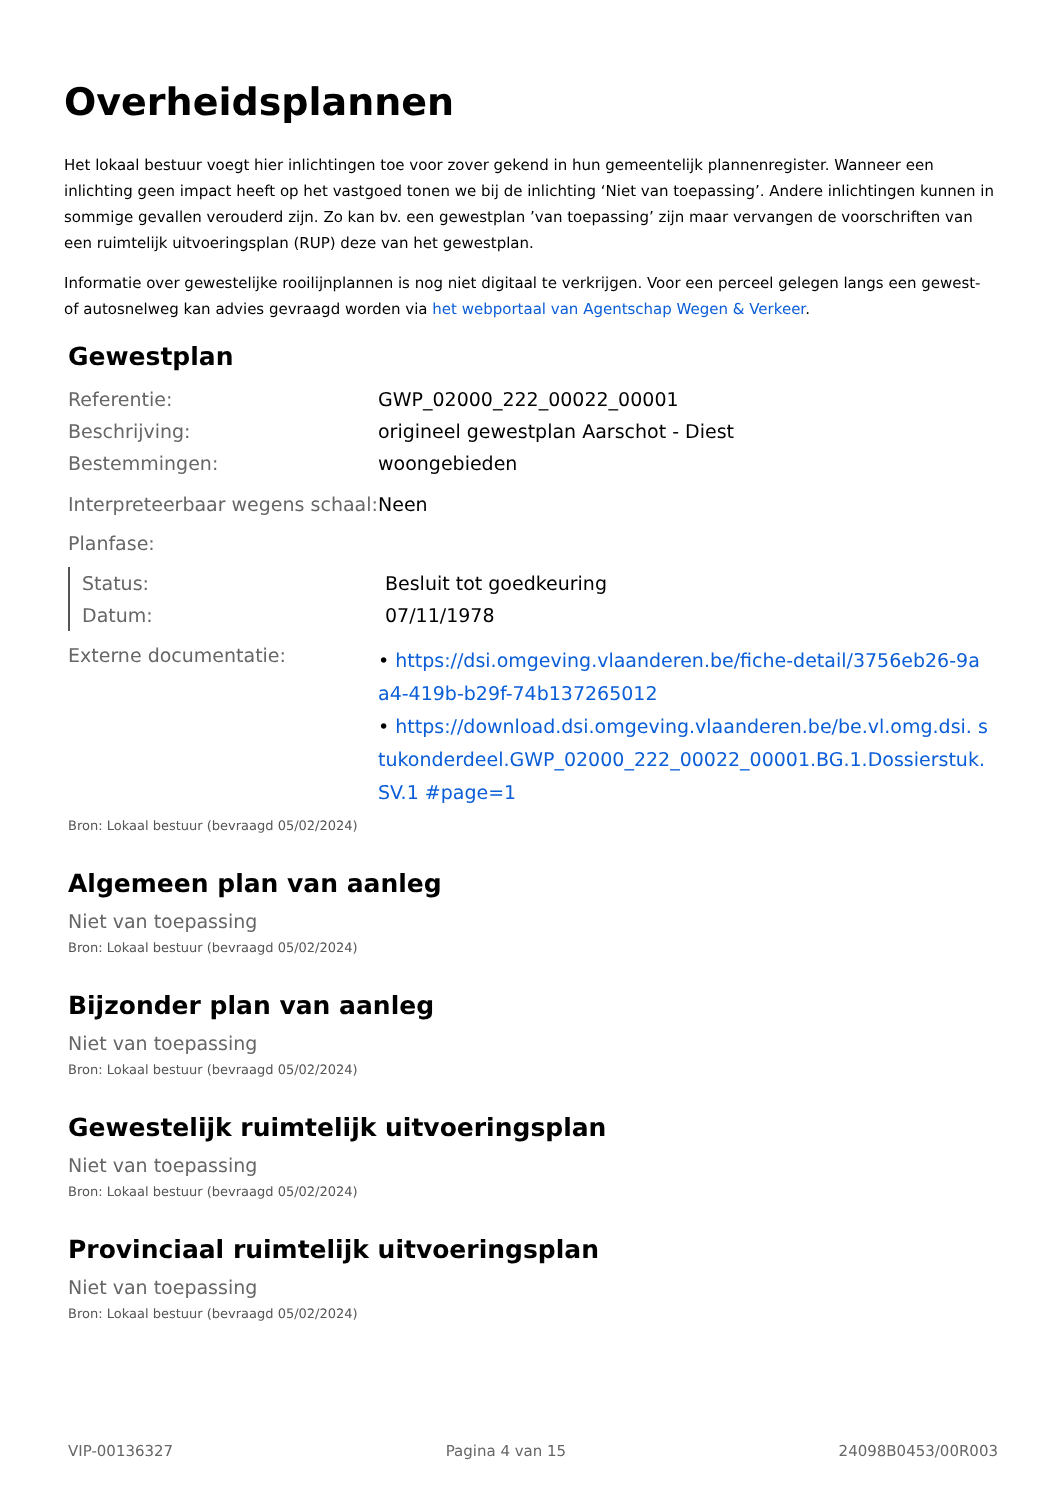Overheidsplannen
Het lokaal bestuur voegt hier inlichtingen toe voor zover gekend in hun gemeentelijk plannenregister. Wanneer een inlichting geen impact heeft op het vastgoed tonen we bij de inlichting ‘Niet van toepassing’. Andere inlichtingen kunnen in sommige gevallen verouderd zijn. Zo kan bv. een gewestplan ’van toepassing’ zijn maar vervangen de voorschriften van een ruimtelijk uitvoeringsplan (RUP) deze van het gewestplan.
Informatie over gewestelijke rooilijnplannen is nog niet digitaal te verkrijgen. Voor een perceel gelegen langs een gewest- of autosnelweg kan advies gevraagd worden via het webportaal van Agentschap Wegen & Verkeer.
Gewestplan
| Referentie: | GWP_02000_222_00022_00001 |
| Beschrijving: | origineel gewestplan Aarschot - Diest |
| Bestemmingen: | woongebieden |
| Interpreteerbaar wegens schaal: | Neen |
| Planfase: | |
| Status: | Besluit tot goedkeuring |
| Datum: | 07/11/1978 |
| Externe documentatie: | • https://dsi.omgeving.vlaanderen.be/fiche-detail/3756eb26-9aa4-419b-b29f-74b137265012 • https://download.dsi.omgeving.vlaanderen.be/be.vl.omg.dsi. stukonderdeel.GWP_02000_222_00022_00001.BG.1.Dossierstuk.SV.1 #page=1 |
Bron: Lokaal bestuur (bevraagd 05/02/2024)
Algemeen plan van aanleg
Niet van toepassing
Bron: Lokaal bestuur (bevraagd 05/02/2024)
Bijzonder plan van aanleg
Niet van toepassing
Bron: Lokaal bestuur (bevraagd 05/02/2024)
Gewestelijk ruimtelijk uitvoeringsplan
Niet van toepassing
Bron: Lokaal bestuur (bevraagd 05/02/2024)
Provinciaal ruimtelijk uitvoeringsplan
Niet van toepassing
Bron: Lokaal bestuur (bevraagd 05/02/2024)
VIP-00136327 Pagina 4 van 15 24098B0453/00R003